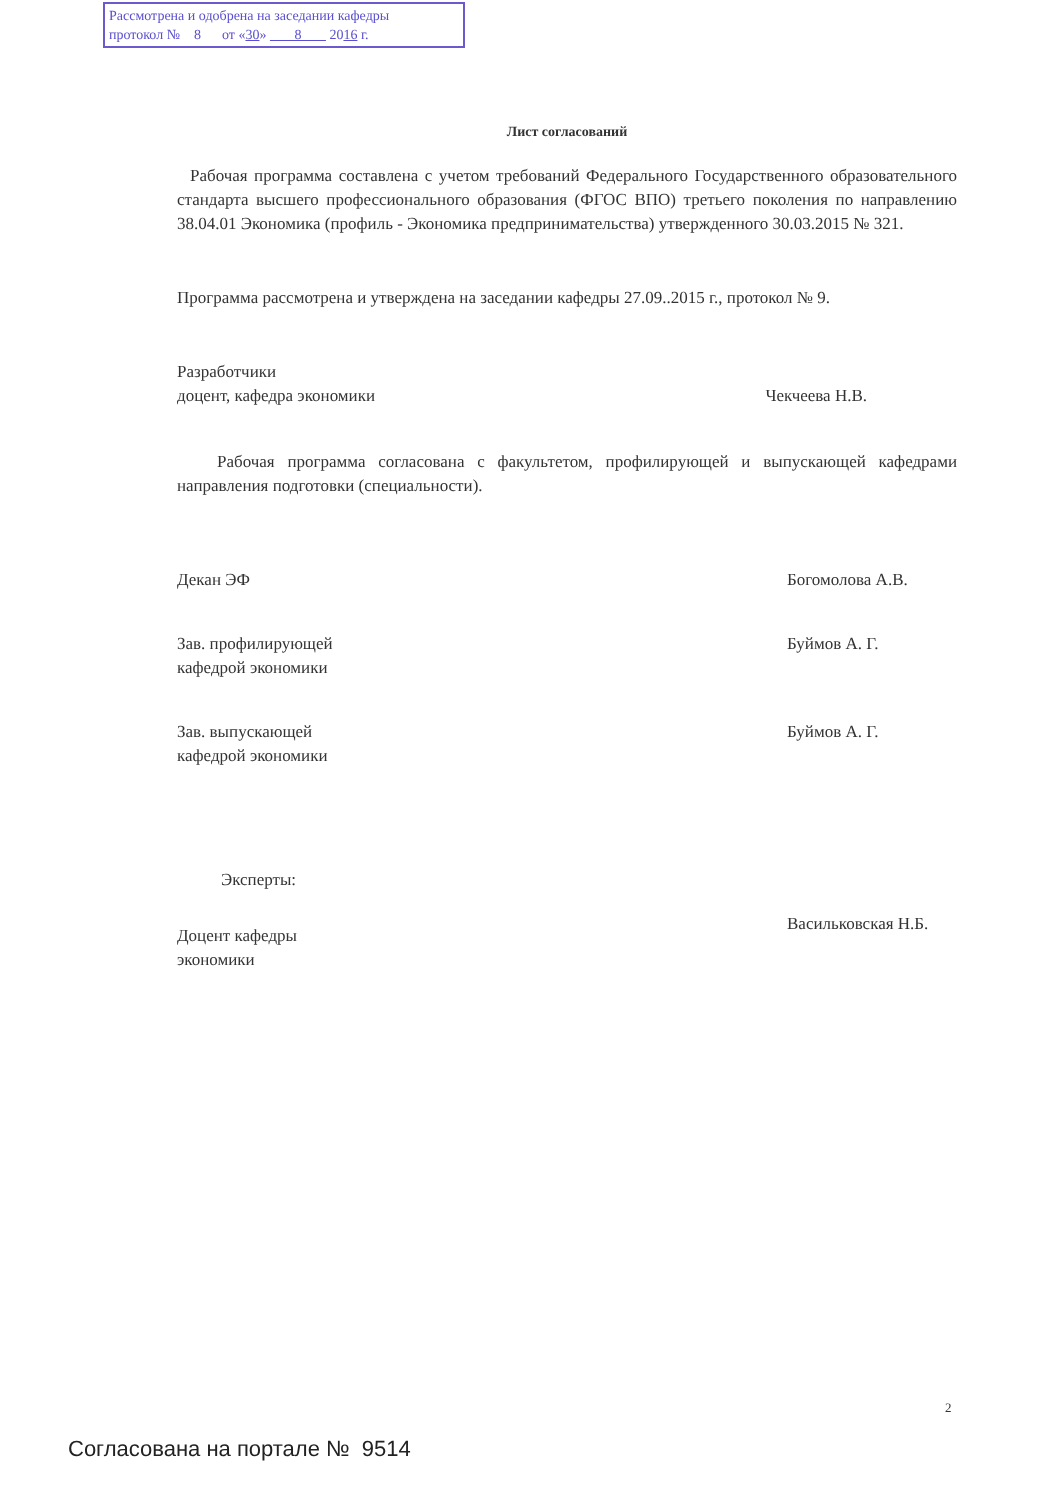Рассмотрена и одобрена на заседании кафедры
протокол № 8 от «30» 8 2016 г.
Лист согласований
Рабочая программа составлена с учетом требований Федерального Государственного образовательного стандарта высшего профессионального образования (ФГОС ВПО) третьего поколения по направлению 38.04.01 Экономика (профиль - Экономика предпринимательства) утвержденного 30.03.2015 № 321.
Программа рассмотрена и утверждена на заседании кафедры 27.09..2015 г., протокол № 9.
Разработчики
доцент, кафедра экономики
Чекчеева Н.В.
Рабочая программа согласована с факультетом, профилирующей и выпускающей кафедрами направления подготовки (специальности).
Декан ЭФ Богомолова А.В.
Зав. профилирующей
кафедрой экономики
Буймов А. Г.
Зав. выпускающей
кафедрой экономики
Буймов А. Г.
Эксперты:
Доцент кафедры
экономики
Васильковская Н.Б.
2
Согласована на портале № 9514